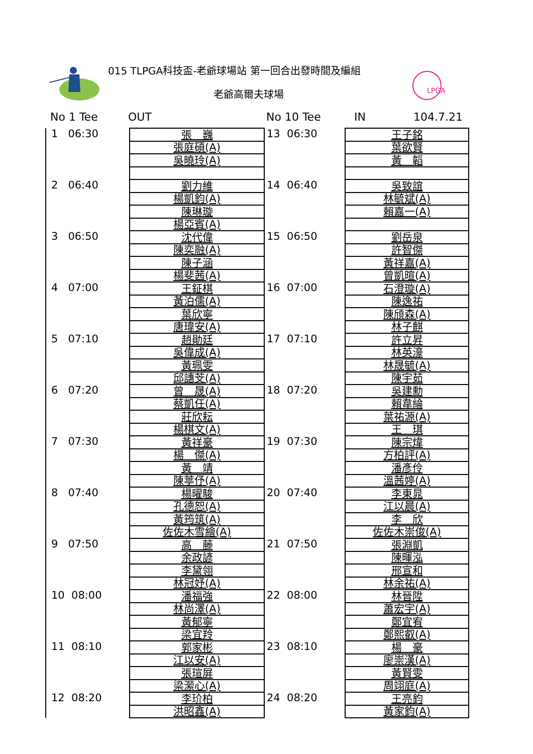015 TLPGA科技盃-老爺球場站 第一回合出發時間及編組
老爺高爾夫球場
LPGA
No 1 Tee OUT No 10 Tee IN 104.7.21
| 1 06:30 | 張 巍 | 13 06:30 | 王子銘 |
| | 張庭碩(A) | | 葉欲賢 |
| | 吳曉玲(A) | | 黃 韜 |
| 2 06:40 | 劉力維 | 14 06:40 | 吳致誼 |
| | 楊凱鈞(A) | | 林毓斌(A) |
| | 陳琳璇 | | 賴嘉一(A) |
| | 楊亞賓(A) | | |
| 3 06:50 | 沈代偉 | 15 06:50 | 劉岳泉 |
| | 陳奕融(A) | | 許智傑 |
| | 陳子涵 | | 黃祥嘉(A) |
| | 楊斐茜(A) | | 曾凱暄(A) |
| 4 07:00 | 王鉦棋 | 16 07:00 | 石澄璇(A) |
| | 黃泊儒(A) | | 陳逸祐 |
| | 葉欣寧 | | 陳頎森(A) |
| | 唐瑋安(A) | | 林子麒 |
| 5 07:10 | 趙勛廷 | 17 07:10 | 許立昇 |
| | 吳偉成(A) | | 林英濠 |
| | 黃珮雯 | | 林晟毓(A) |
| | 邱譓芠(A) | | 陳宇茹 |
| 6 07:20 | 曾 晟(A) | 18 07:20 | 吳建勳 |
| | 蔡凱任(A) | | 賴韋綸 |
| | 莊欣耘 | | 葉祐源(A) |
| | 楊棋文(A) | | 王 琪 |
| 7 07:30 | 黃祥豪 | 19 07:30 | 陳宗煒 |
| | 楊 傑(A) | | 方柏評(A) |
| | 黃 靖 | | 潘彥伶 |
| | 陳葶伃(A) | | 溫茜婷(A) |
| 8 07:40 | 楊曜駿 | 20 07:40 | 李東晁 |
| | 孔德恕(A) | | 江以晨(A) |
| | 黃筠筑(A) | | 李 欣 |
| | 佐佐木雪繪(A) | | 佐佐木崇俊(A) |
| 9 07:50 | 高 藤 | 21 07:50 | 張淵凱 |
| | 余政諺 | | 陳暉泓 |
| | 李黛翎 | | 邢宣和 |
| | 林冠妤(A) | | 林余祐(A) |
| 10 08:00 | 潘福強 | 22 08:00 | 林晉陞 |
| | 林尚澤(A) | | 蕭宏宇(A) |
| | 黃郁寧 | | 鄭宜宥 |
| | 梁宜羚 | | 鄭熙叡(A) |
| 11 08:10 | 郭家彬 | 23 08:10 | 楊 豪 |
| | 江以安(A) | | 廖崇漢(A) |
| | 張瑄屏 | | 黃賢雯 |
| | 梁瀠心(A) | | 周翊庭(A) |
| 12 08:20 | 李玠柏 | 24 08:20 | 王亮鈞 |
| | 洪昭鑫(A) | | 黃家鈞(A) |